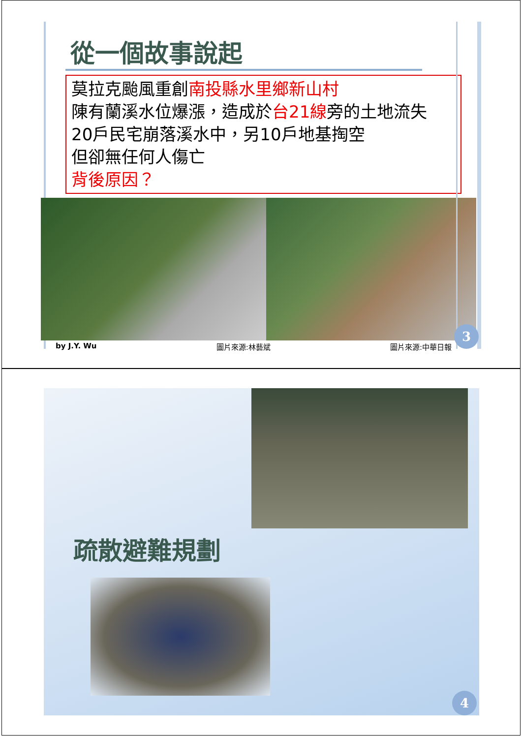從一個故事說起
莫拉克颱風重創南投縣水里鄉新山村
陳有蘭溪水位爆漲，造成於台21線旁的土地流失
20戶民宅崩落溪水中，另10戶地基掏空
但卻無任何人傷亡
背後原因？
by J.Y. Wu 圖片來源:林藝斌 圖片來源:中華日報
3
疏散避難規劃
4